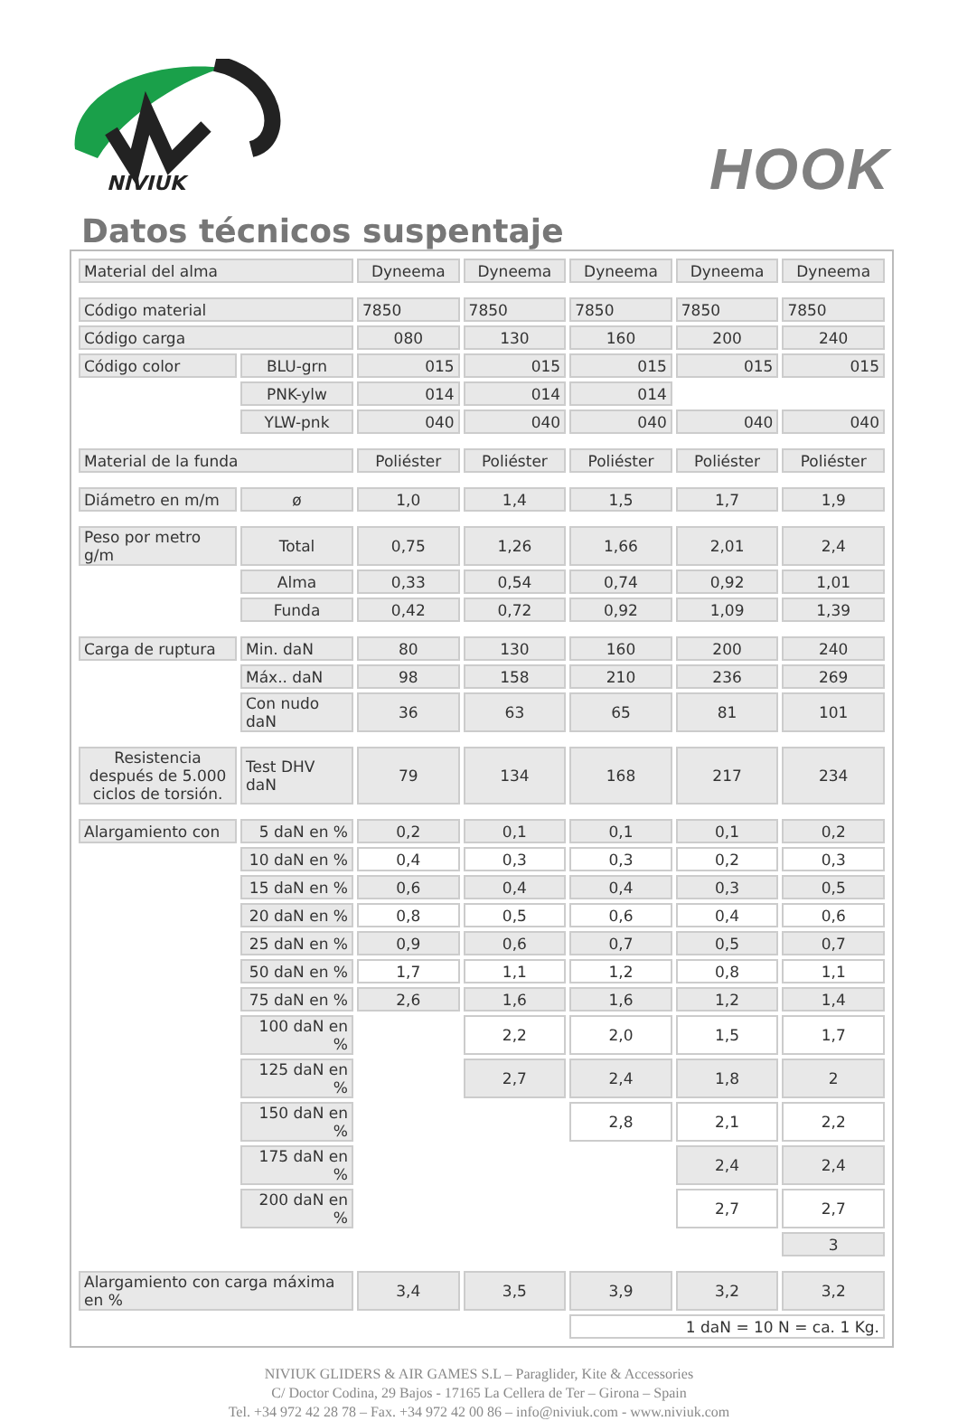NIVIUK
HOOK
Datos técnicos suspentaje
| Material del alma | | Dyneema | Dyneema | Dyneema | Dyneema | Dyneema |
| Código material | | 7850 | 7850 | 7850 | 7850 | 7850 |
| Código carga | | 080 | 130 | 160 | 200 | 240 |
| Código color | BLU-grn | 015 | 015 | 015 | 015 | 015 |
| | PNK-ylw | 014 | 014 | 014 | | |
| | YLW-pnk | 040 | 040 | 040 | 040 | 040 |
| Material de la funda | | Poliéster | Poliéster | Poliéster | Poliéster | Poliéster |
| Diámetro en m/m | ø | 1,0 | 1,4 | 1,5 | 1,7 | 1,9 |
| Peso por metro g/m | Total | 0,75 | 1,26 | 1,66 | 2,01 | 2,4 |
| | Alma | 0,33 | 0,54 | 0,74 | 0,92 | 1,01 |
| | Funda | 0,42 | 0,72 | 0,92 | 1,09 | 1,39 |
| Carga de ruptura | Min. daN | 80 | 130 | 160 | 200 | 240 |
| | Máx.. daN | 98 | 158 | 210 | 236 | 269 |
| | Con nudo daN | 36 | 63 | 65 | 81 | 101 |
| Resistencia después de 5.000 ciclos de torsión. | Test DHV daN | 79 | 134 | 168 | 217 | 234 |
| Alargamiento con | 5 daN en % | 0,2 | 0,1 | 0,1 | 0,1 | 0,2 |
| | 10 daN en % | 0,4 | 0,3 | 0,3 | 0,2 | 0,3 |
| | 15 daN en % | 0,6 | 0,4 | 0,4 | 0,3 | 0,5 |
| | 20 daN en % | 0,8 | 0,5 | 0,6 | 0,4 | 0,6 |
| | 25 daN en % | 0,9 | 0,6 | 0,7 | 0,5 | 0,7 |
| | 50 daN en % | 1,7 | 1,1 | 1,2 | 0,8 | 1,1 |
| | 75 daN en % | 2,6 | 1,6 | 1,6 | 1,2 | 1,4 |
| | 100 daN en % | | 2,2 | 2,0 | 1,5 | 1,7 |
| | 125 daN en % | | 2,7 | 2,4 | 1,8 | 2 |
| | 150 daN en % | | | 2,8 | 2,1 | 2,2 |
| | 175 daN en % | | | | 2,4 | 2,4 |
| | 200 daN en % | | | | 2,7 | 2,7 |
| | | | | | | 3 |
| Alargamiento con carga máxima en % | | 3,4 | 3,5 | 3,9 | 3,2 | 3,2 |
| | | | | 1 daN = 10 N = ca. 1 Kg. | | |
NIVIUK GLIDERS & AIR GAMES S.L – Paraglider, Kite & Accessories
C/ Doctor Codina, 29 Bajos - 17165 La Cellera de Ter – Girona – Spain
Tel. +34 972 42 28 78 – Fax. +34 972 42 00 86 – info@niviuk.com - www.niviuk.com